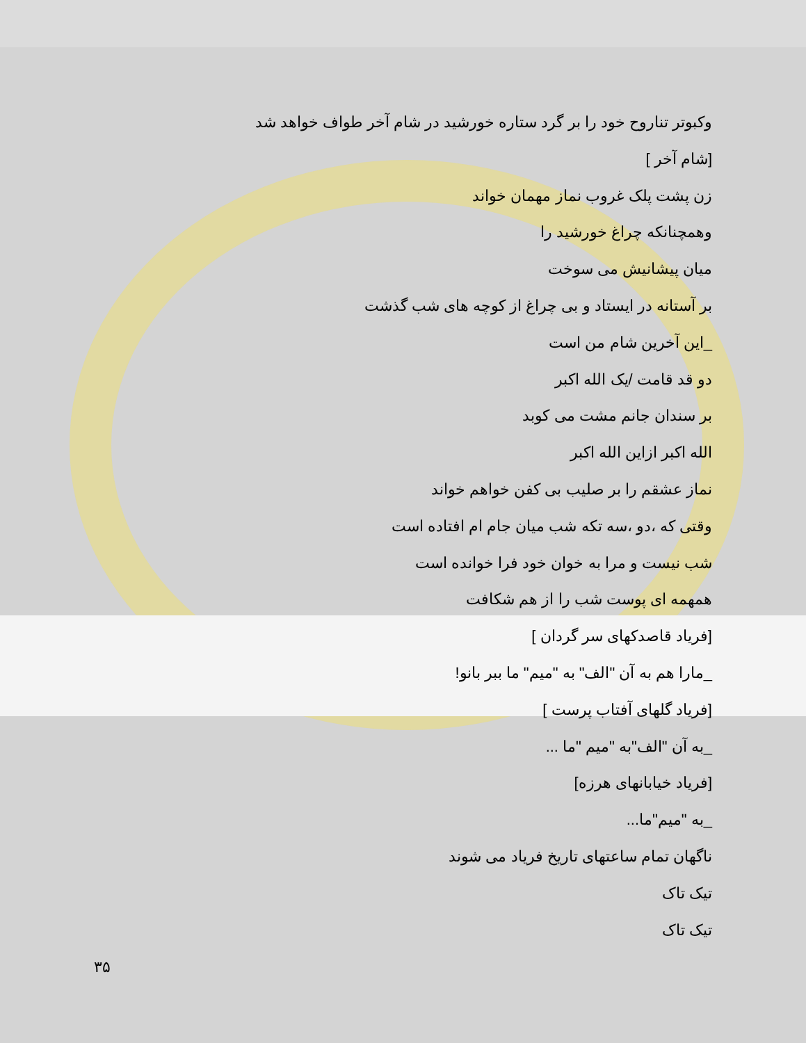وکبوتر تناروح خود را بر گرد ستاره خورشید در شام آخر طواف خواهد شد
[شام آخر ]
زن پشت پلک غروب نماز مهمان خواند
وهمچنانکه چراغ خورشید را
میان پیشانیش می سوخت
بر آستانه در ایستاد و بی چراغ از کوچه های شب گذشت
_این آخرین شام من است
دو قد قامت /یک الله اکبر
بر سندان جانم مشت می کوبد
الله اکبر ازاین الله اکبر
نماز عشقم را بر صلیب بی کفن خواهم خواند
وقتی که ،دو ،سه تکه شب میان جام ام افتاده است
شب نیست و مرا به خوان خود فرا خوانده است
همهمه ای پوست شب را از هم شکافت
[فریاد قاصدکهای سر گردان ]
_مارا هم به آن "الف" به "میم" ما ببر بانو!
[فریاد گلهای آفتاب پرست ]
_به آن "الف"به "میم "ما ...
[فریاد خیابانهای هرزه]
_به "میم"ما...
ناگهان تمام ساعتهای تاریخ فریاد می شوند
تیک تاک
تیک تاک
۳۵